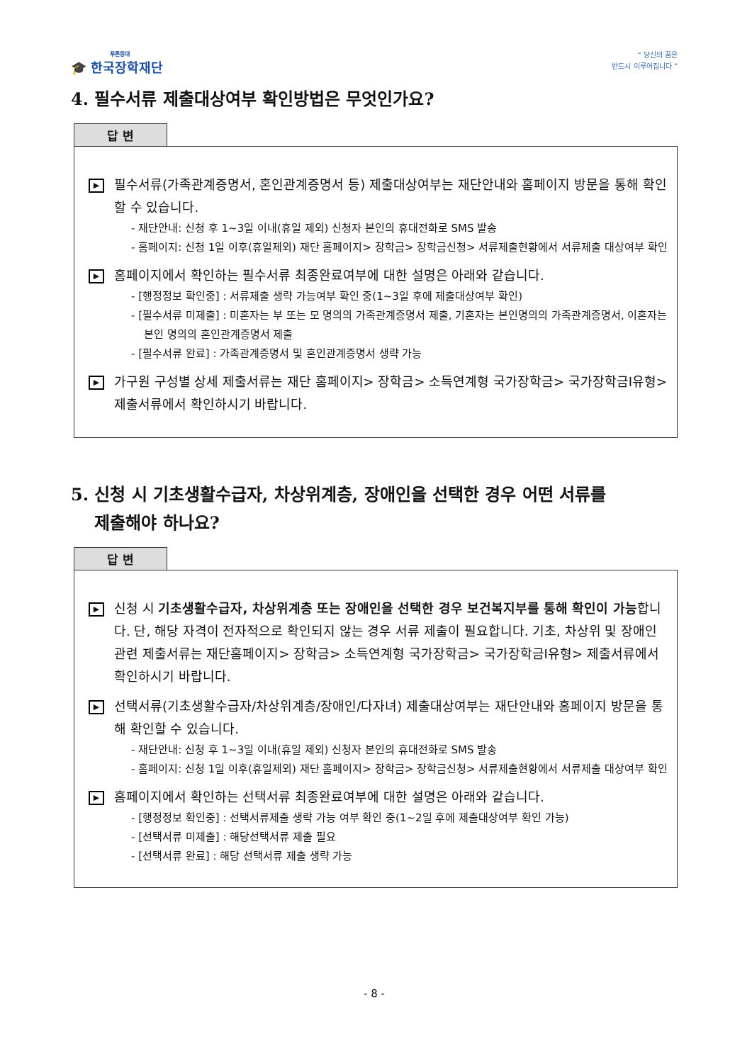푸른등대
🎓 한국장학재단
“ 당신의 꿈은
반드시 이루어집니다 ”
4. 필수서류 제출대상여부 확인방법은 무엇인가요?
답 변
▶
필수서류(가족관계증명서, 혼인관계증명서 등) 제출대상여부는 재단안내와 홈페이지 방문을 통해 확인할 수 있습니다.
- 재단안내: 신청 후 1~3일 이내(휴일 제외) 신청자 본인의 휴대전화로 SMS 발송
- 홈페이지: 신청 1일 이후(휴일제외) 재단 홈페이지> 장학금> 장학금신청> 서류제출현황에서 서류제출 대상여부 확인
▶
홈페이지에서 확인하는 필수서류 최종완료여부에 대한 설명은 아래와 같습니다.
- [행정정보 확인중] : 서류제출 생략 가능여부 확인 중(1~3일 후에 제출대상여부 확인)
- [필수서류 미제출] : 미혼자는 부 또는 모 명의의 가족관계증명서 제출, 기혼자는 본인명의의 가족관계증명서, 이혼자는 본인 명의의 혼인관계증명서 제출
- [필수서류 완료] : 가족관계증명서 및 혼인관계증명서 생략 가능
▶
가구원 구성별 상세 제출서류는 재단 홈페이지> 장학금> 소득연계형 국가장학금> 국가장학금Ⅰ유형> 제출서류에서 확인하시기 바랍니다.
5. 신청 시 기초생활수급자, 차상위계층, 장애인을 선택한 경우 어떤 서류를
제출해야 하나요?
답 변
▶
신청 시 기초생활수급자, 차상위계층 또는 장애인을 선택한 경우 보건복지부를 통해 확인이 가능합니다. 단, 해당 자격이 전자적으로 확인되지 않는 경우 서류 제출이 필요합니다. 기초, 차상위 및 장애인 관련 제출서류는 재단홈페이지> 장학금> 소득연계형 국가장학금> 국가장학금Ⅰ유형> 제출서류에서 확인하시기 바랍니다.
▶
선택서류(기초생활수급자/차상위계층/장애인/다자녀) 제출대상여부는 재단안내와 홈페이지 방문을 통해 확인할 수 있습니다.
- 재단안내: 신청 후 1~3일 이내(휴일 제외) 신청자 본인의 휴대전화로 SMS 발송
- 홈페이지: 신청 1일 이후(휴일제외) 재단 홈페이지> 장학금> 장학금신청> 서류제출현황에서 서류제출 대상여부 확인
▶
홈페이지에서 확인하는 선택서류 최종완료여부에 대한 설명은 아래와 같습니다.
- [행정정보 확인중] : 선택서류제출 생략 가능 여부 확인 중(1~2일 후에 제출대상여부 확인 가능)
- [선택서류 미제출] : 해당선택서류 제출 필요
- [선택서류 완료] : 해당 선택서류 제출 생략 가능
- 8 -